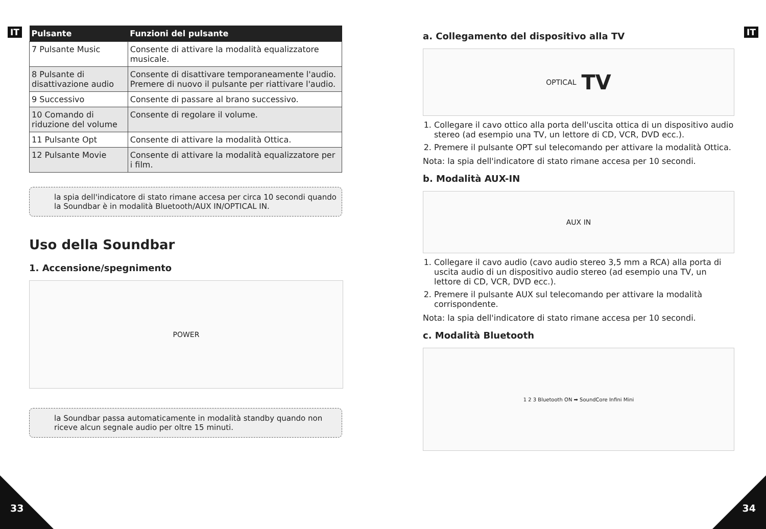IT
| Pulsante | Funzioni del pulsante |
| --- | --- |
| 7 Pulsante Music | Consente di attivare la modalità equalizzatore musicale. |
| 8 Pulsante di disattivazione audio | Consente di disattivare temporaneamente l'audio. Premere di nuovo il pulsante per riattivare l'audio. |
| 9 Successivo | Consente di passare al brano successivo. |
| 10 Comando di riduzione del volume | Consente di regolare il volume. |
| 11 Pulsante Opt | Consente di attivare la modalità Ottica. |
| 12 Pulsante Movie | Consente di attivare la modalità equalizzatore per i film. |
la spia dell'indicatore di stato rimane accesa per circa 10 secondi quando la Soundbar è in modalità Bluetooth/AUX IN/OPTICAL IN.
Uso della Soundbar
1. Accensione/spegnimento
POWER
la Soundbar passa automaticamente in modalità standby quando non riceve alcun segnale audio per oltre 15 minuti.
33
IT
a. Collegamento del dispositivo alla TV
OPTICAL TV
1. Collegare il cavo ottico alla porta dell'uscita ottica di un dispositivo audio stereo (ad esempio una TV, un lettore di CD, VCR, DVD ecc.).
2. Premere il pulsante OPT sul telecomando per attivare la modalità Ottica.
Nota: la spia dell'indicatore di stato rimane accesa per 10 secondi.
b. Modalità AUX-IN
AUX IN
1. Collegare il cavo audio (cavo audio stereo 3,5 mm a RCA) alla porta di uscita audio di un dispositivo audio stereo (ad esempio una TV, un lettore di CD, VCR, DVD ecc.).
2. Premere il pulsante AUX sul telecomando per attivare la modalità corrispondente.
Nota: la spia dell'indicatore di stato rimane accesa per 10 secondi.
c. Modalità Bluetooth
1 2 3 Bluetooth ON ➡ SoundCore Infini Mini
34